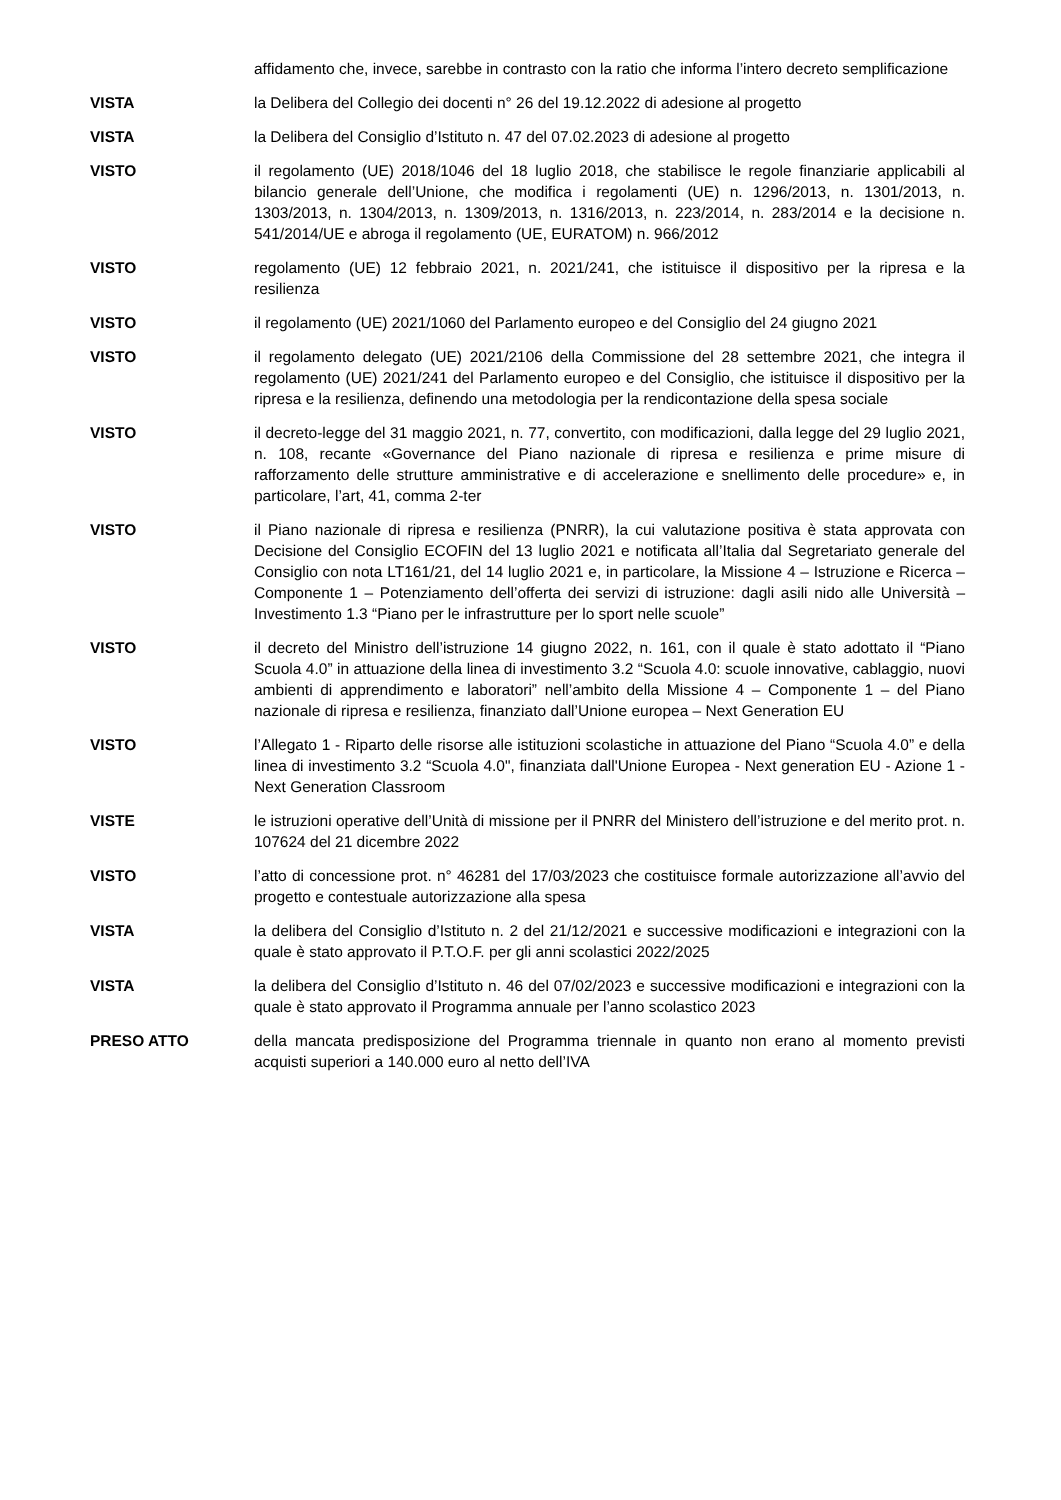affidamento che, invece, sarebbe in contrasto con la ratio che informa l’intero decreto semplificazione
VISTA la Delibera del Collegio dei docenti n° 26 del 19.12.2022 di adesione al progetto
VISTA la Delibera del Consiglio d’Istituto n. 47 del 07.02.2023 di adesione al progetto
VISTO il regolamento (UE) 2018/1046 del 18 luglio 2018, che stabilisce le regole finanziarie applicabili al bilancio generale dell’Unione, che modifica i regolamenti (UE) n. 1296/2013, n. 1301/2013, n. 1303/2013, n. 1304/2013, n. 1309/2013, n. 1316/2013, n. 223/2014, n. 283/2014 e la decisione n. 541/2014/UE e abroga il regolamento (UE, EURATOM) n. 966/2012
VISTO regolamento (UE) 12 febbraio 2021, n. 2021/241, che istituisce il dispositivo per la ripresa e la resilienza
VISTO il regolamento (UE) 2021/1060 del Parlamento europeo e del Consiglio del 24 giugno 2021
VISTO il regolamento delegato (UE) 2021/2106 della Commissione del 28 settembre 2021, che integra il regolamento (UE) 2021/241 del Parlamento europeo e del Consiglio, che istituisce il dispositivo per la ripresa e la resilienza, definendo una metodologia per la rendicontazione della spesa sociale
VISTO il decreto-legge del 31 maggio 2021, n. 77, convertito, con modificazioni, dalla legge del 29 luglio 2021, n. 108, recante «Governance del Piano nazionale di ripresa e resilienza e prime misure di rafforzamento delle strutture amministrative e di accelerazione e snellimento delle procedure» e, in particolare, l’art, 41, comma 2-ter
VISTO il Piano nazionale di ripresa e resilienza (PNRR), la cui valutazione positiva è stata approvata con Decisione del Consiglio ECOFIN del 13 luglio 2021 e notificata all’Italia dal Segretariato generale del Consiglio con nota LT161/21, del 14 luglio 2021 e, in particolare, la Missione 4 – Istruzione e Ricerca – Componente 1 – Potenziamento dell’offerta dei servizi di istruzione: dagli asili nido alle Università – Investimento 1.3 “Piano per le infrastrutture per lo sport nelle scuole”
VISTO il decreto del Ministro dell’istruzione 14 giugno 2022, n. 161, con il quale è stato adottato il “Piano Scuola 4.0” in attuazione della linea di investimento 3.2 “Scuola 4.0: scuole innovative, cablaggio, nuovi ambienti di apprendimento e laboratori” nell’ambito della Missione 4 – Componente 1 – del Piano nazionale di ripresa e resilienza, finanziato dall’Unione europea – Next Generation EU
VISTO l’Allegato 1 - Riparto delle risorse alle istituzioni scolastiche in attuazione del Piano “Scuola 4.0” e della linea di investimento 3.2 “Scuola 4.0", finanziata dall'Unione Europea - Next generation EU - Azione 1 - Next Generation Classroom
VISTE le istruzioni operative dell’Unità di missione per il PNRR del Ministero dell’istruzione e del merito prot. n. 107624 del 21 dicembre 2022
VISTO l’atto di concessione prot. n° 46281 del 17/03/2023 che costituisce formale autorizzazione all’avvio del progetto e contestuale autorizzazione alla spesa
VISTA la delibera del Consiglio d’Istituto n. 2 del 21/12/2021 e successive modificazioni e integrazioni con la quale è stato approvato il P.T.O.F. per gli anni scolastici 2022/2025
VISTA la delibera del Consiglio d’Istituto n. 46 del 07/02/2023 e successive modificazioni e integrazioni con la quale è stato approvato il Programma annuale per l’anno scolastico 2023
PRESO ATTO della mancata predisposizione del Programma triennale in quanto non erano al momento previsti acquisti superiori a 140.000 euro al netto dell’IVA